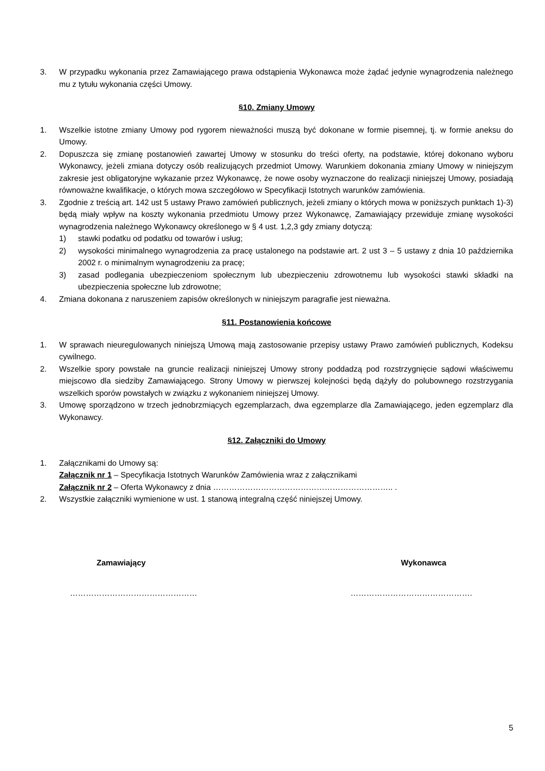3. W przypadku wykonania przez Zamawiającego prawa odstąpienia Wykonawca może żądać jedynie wynagrodzenia należnego mu z tytułu wykonania części Umowy.
§10. Zmiany Umowy
1. Wszelkie istotne zmiany Umowy pod rygorem nieważności muszą być dokonane w formie pisemnej, tj. w formie aneksu do Umowy.
2. Dopuszcza się zmianę postanowień zawartej Umowy w stosunku do treści oferty, na podstawie, której dokonano wyboru Wykonawcy, jeżeli zmiana dotyczy osób realizujących przedmiot Umowy. Warunkiem dokonania zmiany Umowy w niniejszym zakresie jest obligatoryjne wykazanie przez Wykonawcę, że nowe osoby wyznaczone do realizacji niniejszej Umowy, posiadają równoważne kwalifikacje, o których mowa szczegółowo w Specyfikacji Istotnych warunków zamówienia.
3. Zgodnie z treścią art. 142 ust 5 ustawy Prawo zamówień publicznych, jeżeli zmiany o których mowa w poniższych punktach 1)-3) będą miały wpływ na koszty wykonania przedmiotu Umowy przez Wykonawcę, Zamawiający przewiduje zmianę wysokości wynagrodzenia należnego Wykonawcy określonego w § 4 ust. 1,2,3 gdy zmiany dotyczą:
1) stawki podatku od podatku od towarów i usług;
2) wysokości minimalnego wynagrodzenia za pracę ustalonego na podstawie art. 2 ust 3 – 5 ustawy z dnia 10 października 2002 r. o minimalnym wynagrodzeniu za pracę;
3) zasad podlegania ubezpieczeniom społecznym lub ubezpieczeniu zdrowotnemu lub wysokości stawki składki na ubezpieczenia społeczne lub zdrowotne;
4. Zmiana dokonana z naruszeniem zapisów określonych w niniejszym paragrafie jest nieważna.
§11. Postanowienia końcowe
1. W sprawach nieuregulowanych niniejszą Umową mają zastosowanie przepisy ustawy Prawo zamówień publicznych, Kodeksu cywilnego.
2. Wszelkie spory powstałe na gruncie realizacji niniejszej Umowy strony poddadzą pod rozstrzygnięcie sądowi właściwemu miejscowo dla siedziby Zamawiającego. Strony Umowy w pierwszej kolejności będą dążyły do polubownego rozstrzygania wszelkich sporów powstałych w związku z wykonaniem niniejszej Umowy.
3. Umowę sporządzono w trzech jednobrzmiących egzemplarzach, dwa egzemplarze dla Zamawiającego, jeden egzemplarz dla Wykonawcy.
§12. Załączniki do Umowy
1. Załącznikami do Umowy są:
Załącznik nr 1 – Specyfikacja Istotnych Warunków Zamówienia wraz z załącznikami
Załącznik nr 2 – Oferta Wykonawcy z dnia ………………………………………………………….. .
2. Wszystkie załączniki wymienione w ust. 1 stanową integralną część niniejszej Umowy.
Zamawiający Wykonawca
………………………………………… ……………………………………….
5